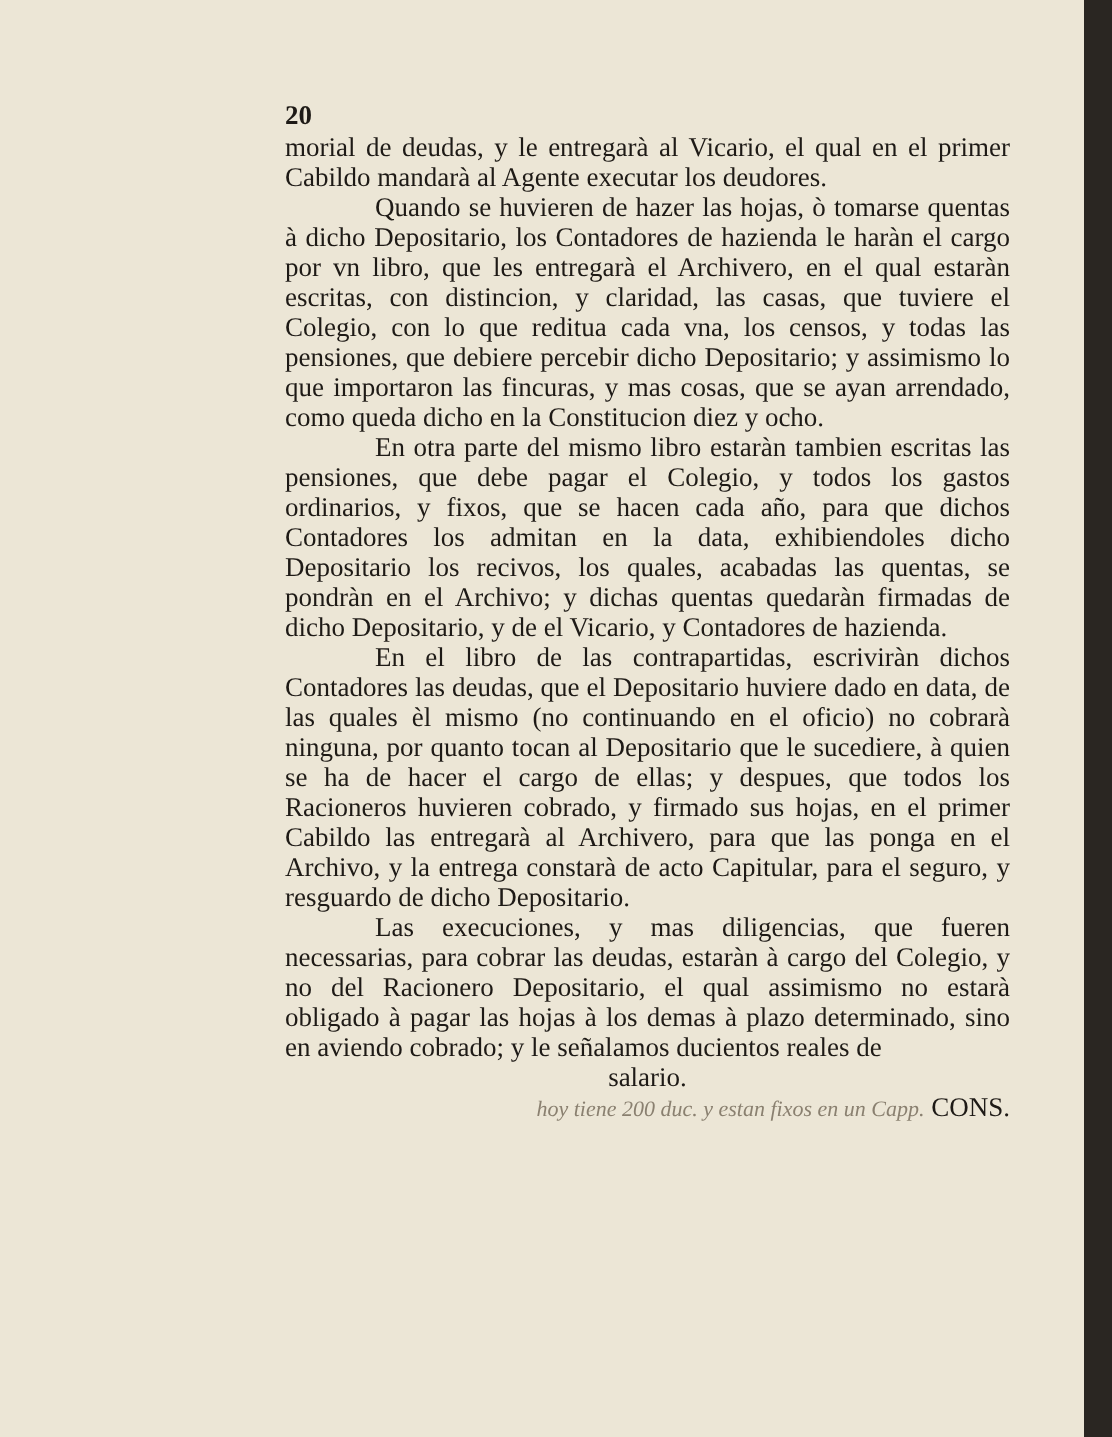20
morial de deudas, y le entregarà al Vicario, el qual en el primer Cabildo mandarà al Agente executar los deudores.
Quando se huvieren de hazer las hojas, ò tomarse quentas à dicho Depositario, los Contadores de hazienda le haràn el cargo por vn libro, que les entregarà el Archivero, en el qual estaràn escritas, con distincion, y claridad, las casas, que tuviere el Colegio, con lo que reditua cada vna, los censos, y todas las pensiones, que debiere percebir dicho Depositario; y assimismo lo que importaron las fincuras, y mas cosas, que se ayan arrendado, como queda dicho en la Constitucion diez y ocho.
En otra parte del mismo libro estaràn tambien escritas las pensiones, que debe pagar el Colegio, y todos los gastos ordinarios, y fixos, que se hacen cada año, para que dichos Contadores los admitan en la data, exhibiendoles dicho Depositario los recivos, los quales, acabadas las quentas, se pondràn en el Archivo; y dichas quentas quedaràn firmadas de dicho Depositario, y de el Vicario, y Contadores de hazienda.
En el libro de las contrapartidas, escriviràn dichos Contadores las deudas, que el Depositario huviere dado en data, de las quales èl mismo (no continuando en el oficio) no cobrarà ninguna, por quanto tocan al Depositario que le sucediere, à quien se ha de hacer el cargo de ellas; y despues, que todos los Racioneros huvieren cobrado, y firmado sus hojas, en el primer Cabildo las entregarà al Archivero, para que las ponga en el Archivo, y la entrega constarà de acto Capitular, para el seguro, y resguardo de dicho Depositario.
Las execuciones, y mas diligencias, que fueren necessarias, para cobrar las deudas, estaràn à cargo del Colegio, y no del Racionero Depositario, el qual assimismo no estarà obligado à pagar las hojas à los demas à plazo determinado, sino en aviendo cobrado; y le señalamos ducientos reales de
salario.
hoy tiene 200 duc. y estan fixos en un Capp. CONS.